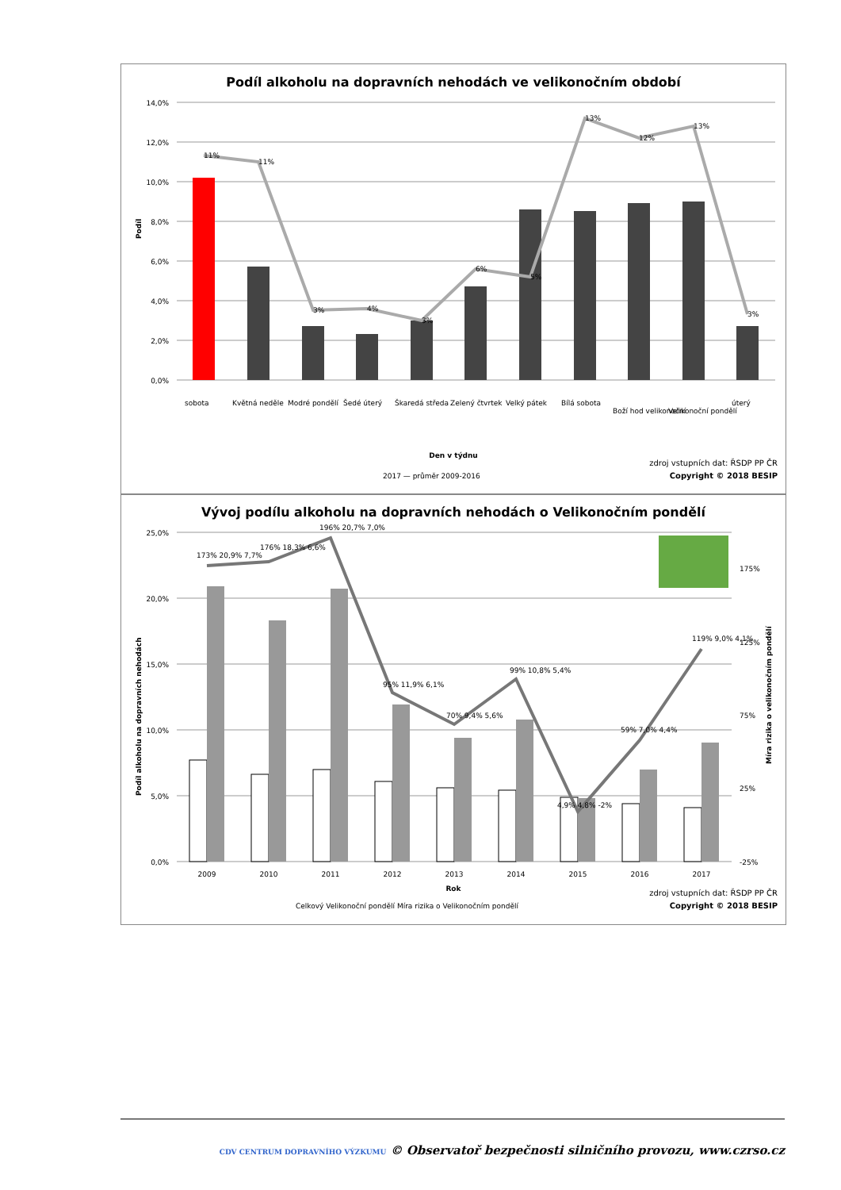Podíl alkoholu na dopravních nehodách ve velikonočním období
14,0%
12,0%
10,0%
8,0%
6,0%
4,0%
2,0%
0,0%
Podíl
11%
11%
3%
4%
3%
6%
5%
13%
12%
13%
3%
sobota
Květná neděle
Modré pondělí
Šedé úterý
Škaredá středa
Zelený čtvrtek
Velký pátek
Bílá sobota
Boží hod velikonoční
Velikonoční pondělí
úterý
Den v týdnu
2017 — průměr 2009-2016
zdroj vstupních dat: ŘSDP PP ČR
Copyright © 2018 BESIP
Vývoj podílu alkoholu na dopravních nehodách o Velikonočním pondělí
25,0%
20,0%
15,0%
10,0%
5,0%
0,0%
175%
125%
75%
25%
-25%
Podíl alkoholu na dopravních nehodách
Míra rizika o velikonočním pondělí
173% 20,9% 7,7%
176% 18,3% 6,6%
196% 20,7% 7,0%
95% 11,9% 6,1%
70% 9,4% 5,6%
99% 10,8% 5,4%
4,9% 4,8% -2%
59% 7,0% 4,4%
119% 9,0% 4,1%
2009
2010
2011
2012
2013
2014
2015
2016
2017
Rok
Celkový Velikonoční pondělí Míra rizika o Velikonočním pondělí
zdroj vstupních dat: ŘSDP PP ČR
Copyright © 2018 BESIP
CDV CENTRUM DOPRAVNÍHO VÝZKUMU © Observatoř bezpečnosti silničního provozu, www.czrso.cz